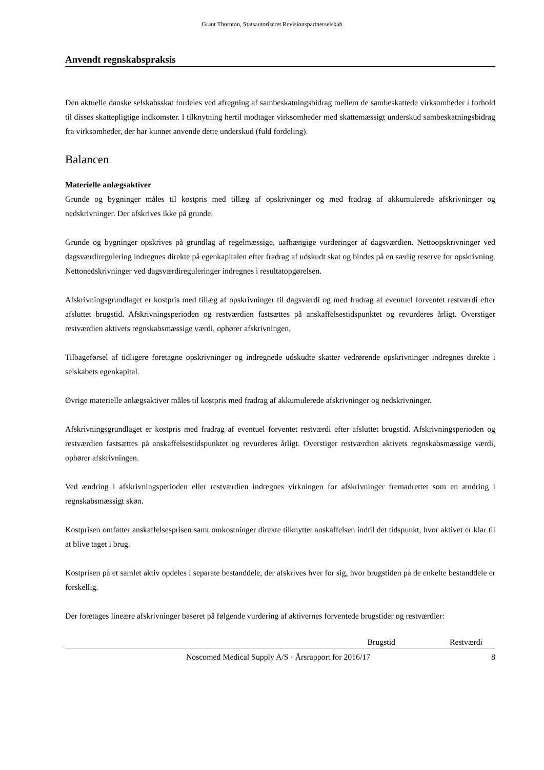Grant Thornton, Statsautoriseret Revisionspartnerselskab
Anvendt regnskabspraksis
Den aktuelle danske selskabsskat fordeles ved afregning af sambeskatningsbidrag mellem de sambeskat­tede virksomheder i forhold til disses skattepligtige indkomster. I tilknytning hertil modtager virksomhe­der med skattemæssigt underskud sambeskatningsbidrag fra virksomheder, der har kunnet anvende dette underskud (fuld fordeling).
Balancen
Materielle anlægsaktiver
Grunde og bygninger måles til kostpris med tillæg af opskrivninger og med fradrag af akkumulerede af­skrivninger og nedskrivninger. Der afskrives ikke på grunde.
Grunde og bygninger opskrives på grundlag af regelmæssige, uafhængige vurderinger af dagsværdien. Nettoopskrivninger ved dagsværdiregulering indregnes direkte på egenkapitalen efter fradrag af udskudt skat og bindes på en særlig reserve for opskrivning. Nettonedskrivninger ved dagsværdireguleringer ind­regnes i resultatopgørelsen.
Afskrivningsgrundlaget er kostpris med tillæg af opskrivninger til dagsværdi og med fradrag af eventuel forventet restværdi efter afsluttet brugstid. Afskrivningsperioden og restværdien fastsættes på anskaffel­sestidspunktet og revurderes årligt. Overstiger restværdien aktivets regnskabsmæssige værdi, ophører af­skrivningen.
Tilbageførsel af tidligere foretagne opskrivninger og indregnede udskudte skatter vedrørende opskrivnin­ger indregnes direkte i selskabets egenkapital.
Øvrige materielle anlægsaktiver måles til kostpris med fradrag af akkumulerede afskrivninger og ned­skrivninger.
Afskrivningsgrundlaget er kostpris med fradrag af eventuel forventet restværdi efter afsluttet brugstid. Afskrivningsperioden og restværdien fastsættes på anskaffelsestidspunktet og revurderes årligt. Oversti­ger restværdien aktivets regnskabsmæssige værdi, ophører afskrivningen.
Ved ændring i afskrivningsperioden eller restværdien indregnes virkningen for afskrivninger fremadrettet som en ændring i regnskabsmæssigt skøn.
Kostprisen omfatter anskaffelsesprisen samt omkostninger direkte tilknyttet anskaffelsen indtil det tids­punkt, hvor aktivet er klar til at blive taget i brug.
Kostprisen på et samlet aktiv opdeles i separate bestanddele, der afskrives hver for sig, hvor brugstiden på de enkelte bestanddele er forskellig.
Der foretages lineære afskrivninger baseret på følgende vurdering af aktivernes forventede brugstider og restværdier:
| | Brugstid | Restværdi |
| --- | --- | --- |
Noscomed Medical Supply A/S · Årsrapport for 2016/17 8